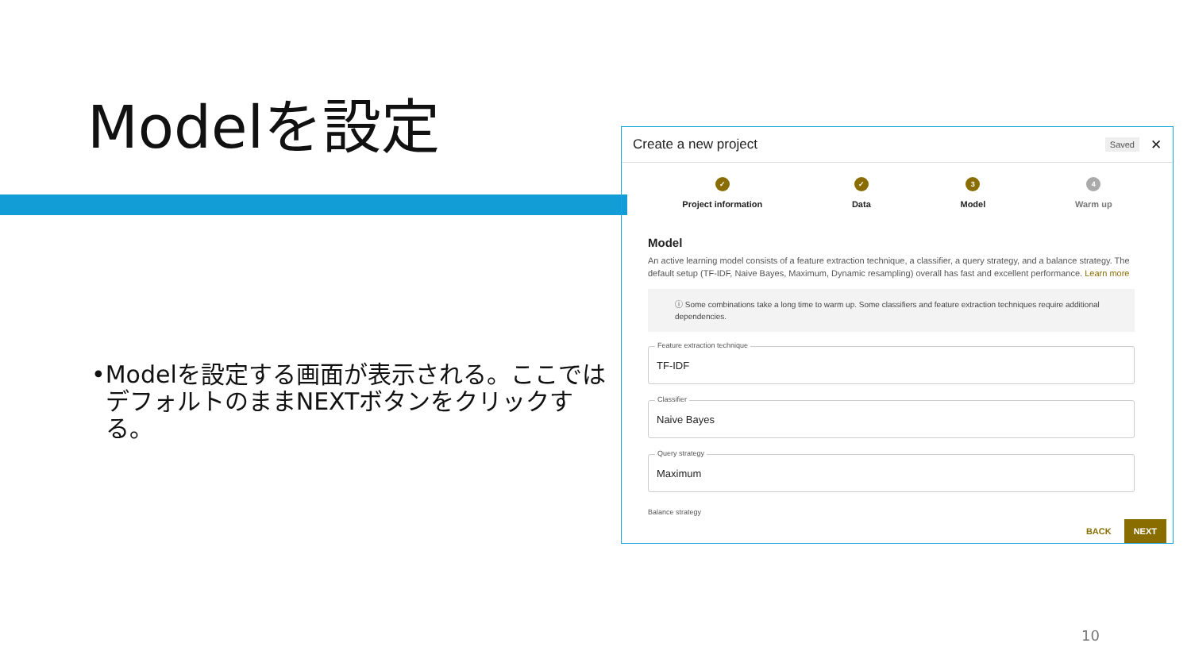Modelを設定
• Modelを設定する画面が表示される。ここではデフォルトのままNEXTボタンをクリックする。
Create a new project Saved ✕
✓
Project information
✓
Data
3
Model
4
Warm up
Model
An active learning model consists of a feature extraction technique, a classifier, a query strategy, and a balance strategy. The default setup (TF-IDF, Naive Bayes, Maximum, Dynamic resampling) overall has fast and excellent performance. Learn more
ⓘ Some combinations take a long time to warm up. Some classifiers and feature extraction techniques require additional dependencies.
Feature extraction technique
TF-IDF
Classifier
Naive Bayes
Query strategy
Maximum
Balance strategy
BACK NEXT
10